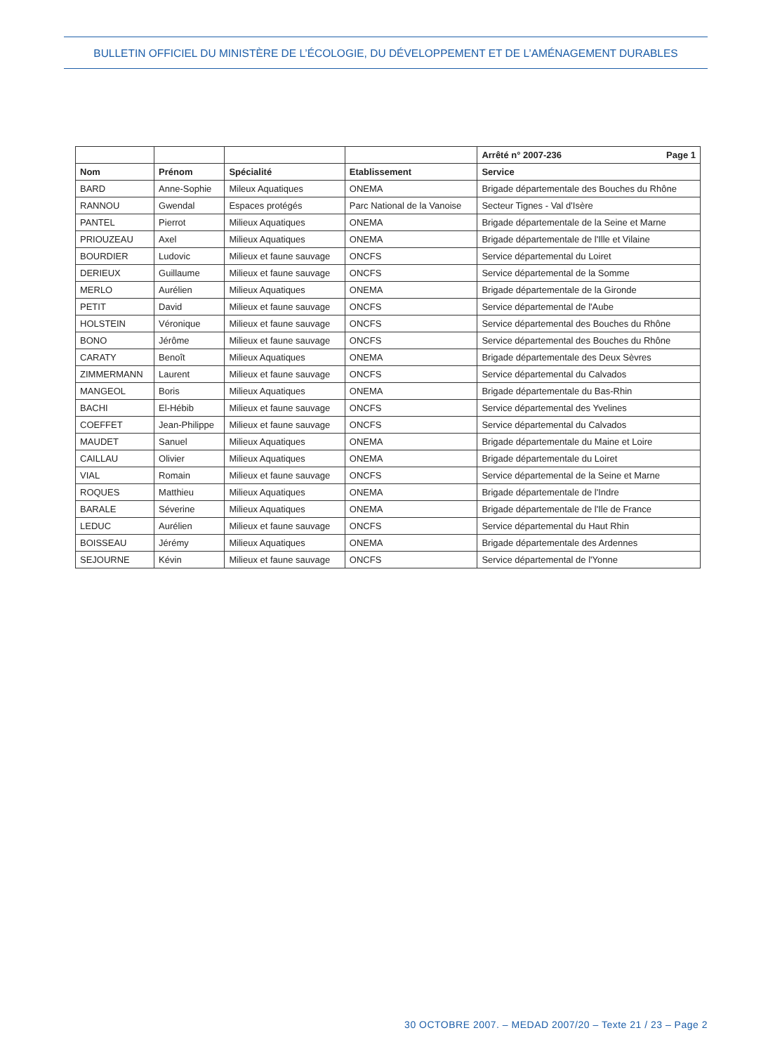BULLETIN OFFICIEL DU MINISTÈRE DE L’ÉCOLOGIE, DU DÉVELOPPEMENT ET DE L’AMÉNAGEMENT DURABLES
| | | | | Arrêté n° 2007-236 Page 1 |
| Nom | Prénom | Spécialité | Etablissement | Service |
| BARD | Anne-Sophie | Mileux Aquatiques | ONEMA | Brigade départementale des Bouches du Rhône |
| RANNOU | Gwendal | Espaces protégés | Parc National de la Vanoise | Secteur Tignes - Val d'Isère |
| PANTEL | Pierrot | Milieux Aquatiques | ONEMA | Brigade départementale de la Seine et Marne |
| PRIOUZEAU | Axel | Milieux Aquatiques | ONEMA | Brigade départementale de l'Ille et Vilaine |
| BOURDIER | Ludovic | Milieux et faune sauvage | ONCFS | Service départemental du Loiret |
| DERIEUX | Guillaume | Milieux et faune sauvage | ONCFS | Service départemental de la Somme |
| MERLO | Aurélien | Milieux Aquatiques | ONEMA | Brigade départementale de la Gironde |
| PETIT | David | Milieux et faune sauvage | ONCFS | Service départemental de l'Aube |
| HOLSTEIN | Véronique | Milieux et faune sauvage | ONCFS | Service départemental des Bouches du Rhône |
| BONO | Jérôme | Milieux et faune sauvage | ONCFS | Service départemental des Bouches du Rhône |
| CARATY | Benoît | Milieux Aquatiques | ONEMA | Brigade départementale des Deux Sèvres |
| ZIMMERMANN | Laurent | Milieux et faune sauvage | ONCFS | Service départemental du Calvados |
| MANGEOL | Boris | Milieux Aquatiques | ONEMA | Brigade départementale du Bas-Rhin |
| BACHI | El-Hébib | Milieux et faune sauvage | ONCFS | Service départemental des Yvelines |
| COEFFET | Jean-Philippe | Milieux et faune sauvage | ONCFS | Service départemental du Calvados |
| MAUDET | Sanuel | Milieux Aquatiques | ONEMA | Brigade départementale du Maine et Loire |
| CAILLAU | Olivier | Milieux Aquatiques | ONEMA | Brigade départementale du Loiret |
| VIAL | Romain | Milieux et faune sauvage | ONCFS | Service départemental de la Seine et Marne |
| ROQUES | Matthieu | Milieux Aquatiques | ONEMA | Brigade départementale de l'Indre |
| BARALE | Séverine | Milieux Aquatiques | ONEMA | Brigade départementale de l'Ile de France |
| LEDUC | Aurélien | Milieux et faune sauvage | ONCFS | Service départemental du Haut Rhin |
| BOISSEAU | Jérémy | Milieux Aquatiques | ONEMA | Brigade départementale des Ardennes |
| SEJOURNE | Kévin | Milieux et faune sauvage | ONCFS | Service départemental de l'Yonne |
30 OCTOBRE 2007. – MEDAD 2007/20 – Texte 21 / 23 – Page 2